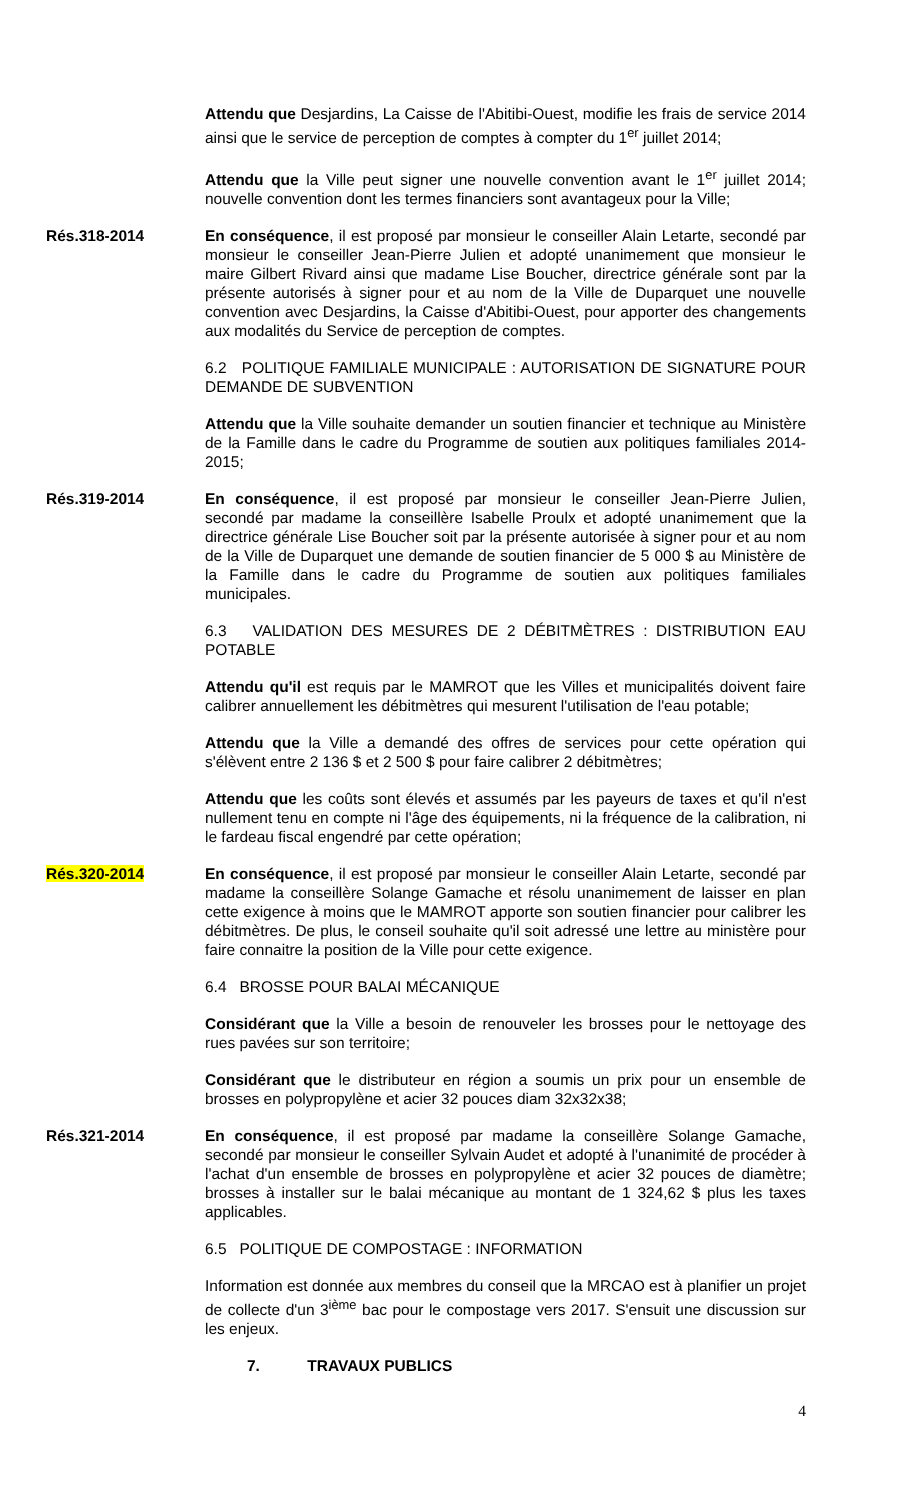Attendu que Desjardins, La Caisse de l'Abitibi-Ouest, modifie les frais de service 2014 ainsi que le service de perception de comptes à compter du 1<sup>er</sup> juillet 2014;
Attendu que la Ville peut signer une nouvelle convention avant le 1<sup>er</sup> juillet 2014; nouvelle convention dont les termes financiers sont avantageux pour la Ville;
Rés.318-2014 En conséquence, il est proposé par monsieur le conseiller Alain Letarte, secondé par monsieur le conseiller Jean-Pierre Julien et adopté unanimement que monsieur le maire Gilbert Rivard ainsi que madame Lise Boucher, directrice générale sont par la présente autorisés à signer pour et au nom de la Ville de Duparquet une nouvelle convention avec Desjardins, la Caisse d'Abitibi-Ouest, pour apporter des changements aux modalités du Service de perception de comptes.
6.2 POLITIQUE FAMILIALE MUNICIPALE : AUTORISATION DE SIGNATURE POUR DEMANDE DE SUBVENTION
Attendu que la Ville souhaite demander un soutien financier et technique au Ministère de la Famille dans le cadre du Programme de soutien aux politiques familiales 2014-2015;
Rés.319-2014 En conséquence, il est proposé par monsieur le conseiller Jean-Pierre Julien, secondé par madame la conseillère Isabelle Proulx et adopté unanimement que la directrice générale Lise Boucher soit par la présente autorisée à signer pour et au nom de la Ville de Duparquet une demande de soutien financier de 5 000 $ au Ministère de la Famille dans le cadre du Programme de soutien aux politiques familiales municipales.
6.3 VALIDATION DES MESURES DE 2 DÉBITMÈTRES : DISTRIBUTION EAU POTABLE
Attendu qu'il est requis par le MAMROT que les Villes et municipalités doivent faire calibrer annuellement les débitmètres qui mesurent l'utilisation de l'eau potable;
Attendu que la Ville a demandé des offres de services pour cette opération qui s'élèvent entre 2 136 $ et 2 500 $ pour faire calibrer 2 débitmètres;
Attendu que les coûts sont élevés et assumés par les payeurs de taxes et qu'il n'est nullement tenu en compte ni l'âge des équipements, ni la fréquence de la calibration, ni le fardeau fiscal engendré par cette opération;
Rés.320-2014 En conséquence, il est proposé par monsieur le conseiller Alain Letarte, secondé par madame la conseillère Solange Gamache et résolu unanimement de laisser en plan cette exigence à moins que le MAMROT apporte son soutien financier pour calibrer les débitmètres. De plus, le conseil souhaite qu'il soit adressé une lettre au ministère pour faire connaitre la position de la Ville pour cette exigence.
6.4 BROSSE POUR BALAI MÉCANIQUE
Considérant que la Ville a besoin de renouveler les brosses pour le nettoyage des rues pavées sur son territoire;
Considérant que le distributeur en région a soumis un prix pour un ensemble de brosses en polypropylène et acier 32 pouces diam 32x32x38;
Rés.321-2014 En conséquence, il est proposé par madame la conseillère Solange Gamache, secondé par monsieur le conseiller Sylvain Audet et adopté à l'unanimité de procéder à l'achat d'un ensemble de brosses en polypropylène et acier 32 pouces de diamètre; brosses à installer sur le balai mécanique au montant de 1 324,62 $ plus les taxes applicables.
6.5 POLITIQUE DE COMPOSTAGE : INFORMATION
Information est donnée aux membres du conseil que la MRCAO est à planifier un projet de collecte d'un 3<sup>ième</sup> bac pour le compostage vers 2017. S'ensuit une discussion sur les enjeux.
7. TRAVAUX PUBLICS
4